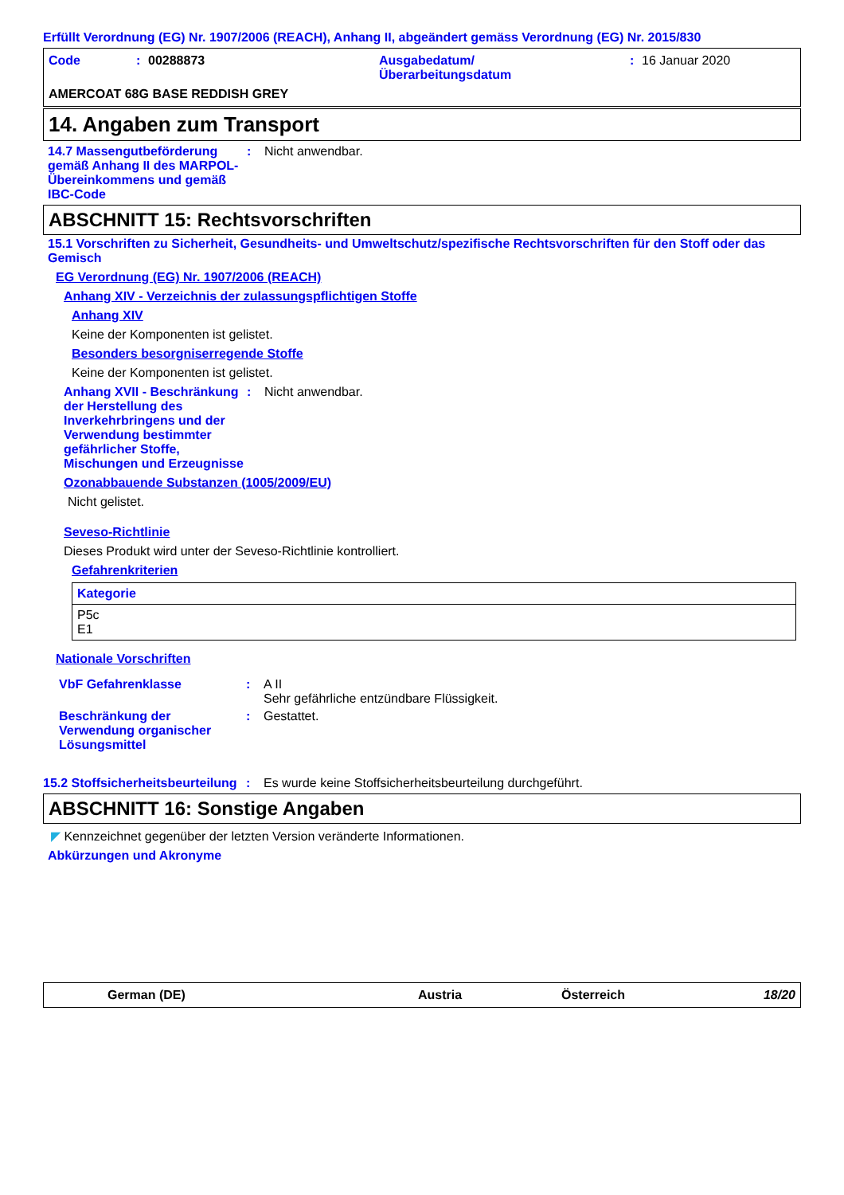Erfüllt Verordnung (EG) Nr. 1907/2006 (REACH), Anhang II, abgeändert gemäss Verordnung (EG) Nr. 2015/830
Code: 00288873 Ausgabedatum/
Überarbeitungsdatum: 16 Januar 2020
AMERCOAT 68G BASE REDDISH GREY
14. Angaben zum Transport
14.7 Massengutbeförderung gemäß Anhang II des MARPOL-Übereinkommens und gemäß IBC-Code: Nicht anwendbar.
ABSCHNITT 15: Rechtsvorschriften
15.1 Vorschriften zu Sicherheit, Gesundheits- und Umweltschutz/spezifische Rechtsvorschriften für den Stoff oder das Gemisch
EG Verordnung (EG) Nr. 1907/2006 (REACH)
Anhang XIV - Verzeichnis der zulassungspflichtigen Stoffe
Anhang XIV
Keine der Komponenten ist gelistet.
Besonders besorgniserregende Stoffe
Keine der Komponenten ist gelistet.
Anhang XVII - Beschränkung der Herstellung des Inverkehrbringens und der Verwendung bestimmter gefährlicher Stoffe, Mischungen und Erzeugnisse: Nicht anwendbar.
Ozonabbauende Substanzen (1005/2009/EU)
Nicht gelistet.
Seveso-Richtlinie
Dieses Produkt wird unter der Seveso-Richtlinie kontrolliert.
Gefahrenkriterien
| Kategorie |
| --- |
| P5c E1 |
Nationale Vorschriften
VbF Gefahrenklasse: A II
Sehr gefährliche entzündbare Flüssigkeit.
Beschränkung der Verwendung organischer Lösungsmittel: Gestattet.
15.2 Stoffsicherheitsbeurteilung: Es wurde keine Stoffsicherheitsbeurteilung durchgeführt.
ABSCHNITT 16: Sonstige Angaben
◤ Kennzeichnet gegenüber der letzten Version veränderte Informationen.
Abkürzungen und Akronyme
German (DE) Austria Österreich 18/20